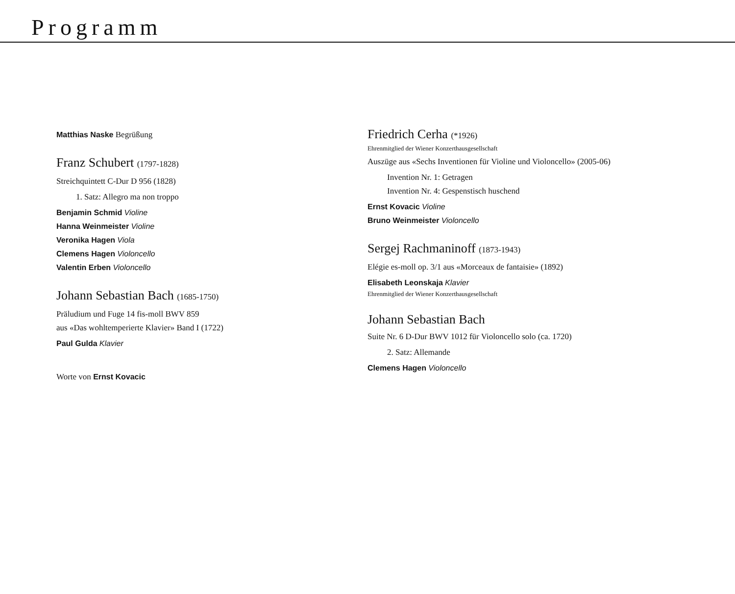Programm
Matthias Naske Begrüßung
Franz Schubert (1797-1828)
Streichquintett C-Dur D 956 (1828)
1. Satz: Allegro ma non troppo
Benjamin Schmid Violine
Hanna Weinmeister Violine
Veronika Hagen Viola
Clemens Hagen Violoncello
Valentin Erben Violoncello
Johann Sebastian Bach (1685-1750)
Präludium und Fuge 14 fis-moll BWV 859
aus «Das wohltemperierte Klavier» Band I (1722)
Paul Gulda Klavier
Worte von Ernst Kovacic
Friedrich Cerha (*1926)
Ehrenmitglied der Wiener Konzerthausgesellschaft
Auszüge aus «Sechs Inventionen für Violine und Violoncello» (2005-06)
Invention Nr. 1: Getragen
Invention Nr. 4: Gespenstisch huschend
Ernst Kovacic Violine
Bruno Weinmeister Violoncello
Sergej Rachmaninoff (1873-1943)
Elégie es-moll op. 3/1 aus «Morceaux de fantaisie» (1892)
Elisabeth Leonskaja Klavier
Ehrenmitglied der Wiener Konzerthausgesellschaft
Johann Sebastian Bach
Suite Nr. 6 D-Dur BWV 1012 für Violoncello solo (ca. 1720)
2. Satz: Allemande
Clemens Hagen Violoncello